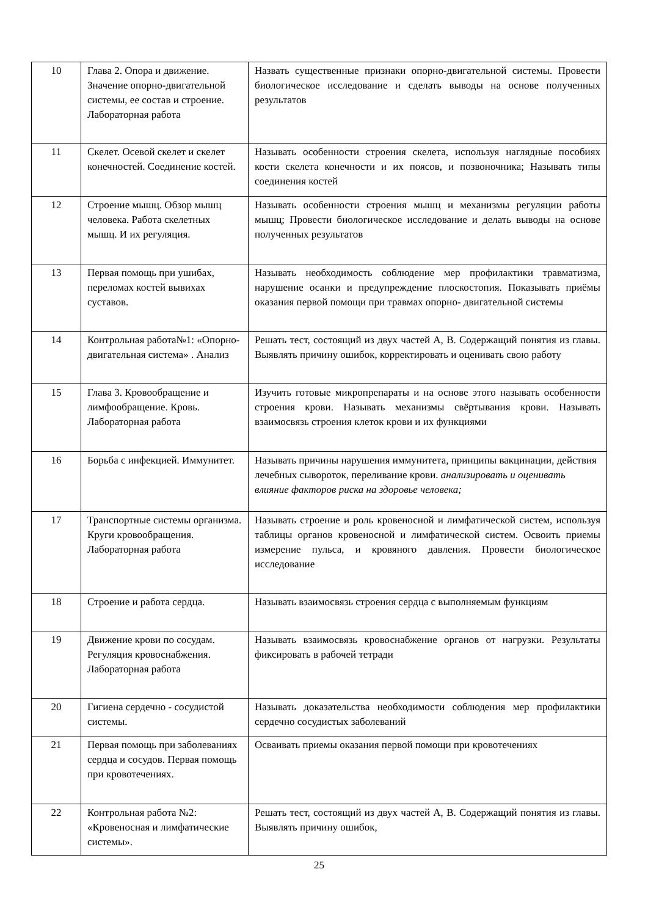| 10 | Глава 2. Опора и движение. Значение опорно-двигательной системы, ее состав и строение. Лабораторная работа | Назвать существенные признаки опорно-двигательной системы. Провести биологическое исследование и сделать выводы на основе полученных результатов |
| 11 | Скелет. Осевой скелет и скелет конечностей. Соединение костей. | Называть особенности строения скелета, используя наглядные пособиях кости скелета конечности и их поясов, и позвоночника; Называть типы соединения костей |
| 12 | Строение мышц. Обзор мышц человека. Работа скелетных мышц. И их регуляция. | Называть особенности строения мышц и механизмы регуляции работы мышц; Провести биологическое исследование и делать выводы на основе полученных результатов |
| 13 | Первая помощь при ушибах, переломах костей вывихах суставов. | Называть необходимость соблюдение мер профилактики травматизма, нарушение осанки и предупреждение плоскостопия. Показывать приёмы оказания первой помощи при травмах опорно- двигательной системы |
| 14 | Контрольная работа№1: «Опорно-двигательная система» . Анализ | Решать тест, состоящий из двух частей А, В. Содержащий понятия из главы. Выявлять причину ошибок, корректировать и оценивать свою работу |
| 15 | Глава 3. Кровообращение и лимфообращение. Кровь. Лабораторная работа | Изучить готовые микропрепараты и на основе этого называть особенности строения крови. Называть механизмы свёртывания крови. Называть взаимосвязь строения клеток крови и их функциями |
| 16 | Борьба с инфекцией. Иммунитет. | Называть причины нарушения иммунитета, принципы вакцинации, действия лечебных сывороток, переливание крови. анализировать и оценивать влияние факторов риска на здоровье человека; |
| 17 | Транспортные системы организма. Круги кровообращения. Лабораторная работа | Называть строение и роль кровеносной и лимфатической систем, используя таблицы органов кровеносной и лимфатической систем. Освоить приемы измерение пульса, и кровяного давления. Провести биологическое исследование |
| 18 | Строение и работа сердца. | Называть взаимосвязь строения сердца с выполняемым функциям |
| 19 | Движение крови по сосудам. Регуляция кровоснабжения. Лабораторная работа | Называть взаимосвязь кровоснабжение органов от нагрузки. Результаты фиксировать в рабочей тетради |
| 20 | Гигиена сердечно - сосудистой системы. | Называть доказательства необходимости соблюдения мер профилактики сердечно сосудистых заболеваний |
| 21 | Первая помощь при заболеваниях сердца и сосудов. Первая помощь при кровотечениях. | Осваивать приемы оказания первой помощи при кровотечениях |
| 22 | Контрольная работа №2: «Кровеносная и лимфатические системы». | Решать тест, состоящий из двух частей А, В. Содержащий понятия из главы. Выявлять причину ошибок, |
25